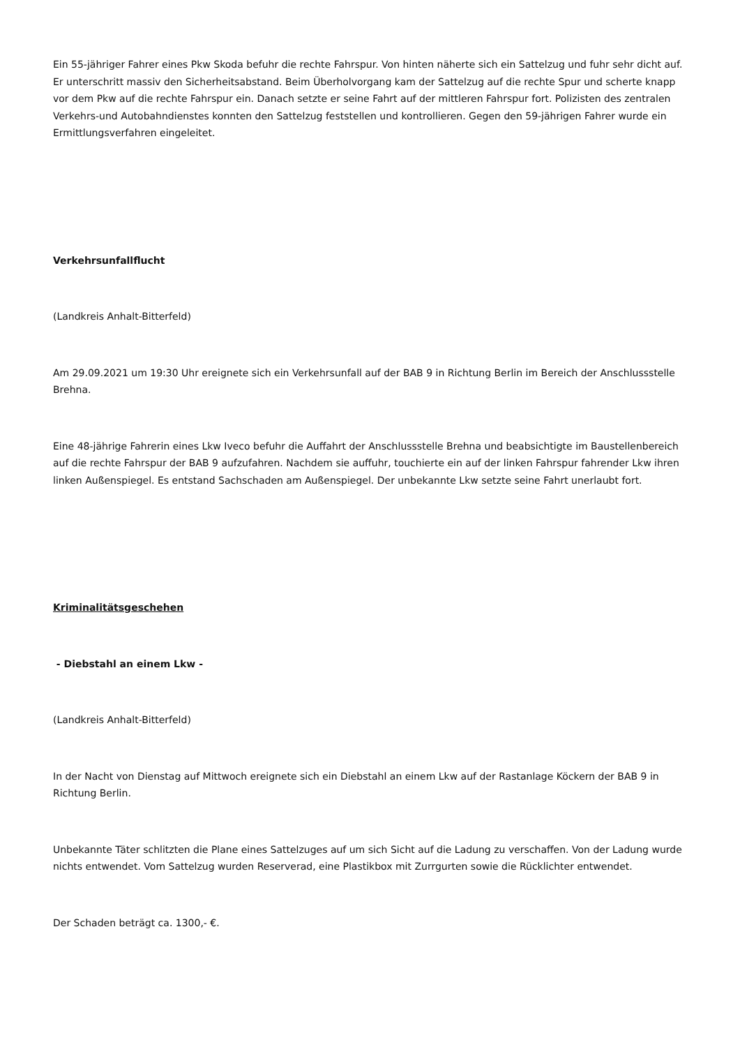Ein 55-jähriger Fahrer eines Pkw Skoda befuhr die rechte Fahrspur. Von hinten näherte sich ein Sattelzug und fuhr sehr dicht auf. Er unterschritt massiv den Sicherheitsabstand. Beim Überholvorgang kam der Sattelzug auf die rechte Spur und scherte knapp vor dem Pkw auf die rechte Fahrspur ein. Danach setzte er seine Fahrt auf der mittleren Fahrspur fort. Polizisten des zentralen Verkehrs-und Autobahndienstes konnten den Sattelzug feststellen und kontrollieren. Gegen den 59-jährigen Fahrer wurde ein Ermittlungsverfahren eingeleitet.
Verkehrsunfallflucht
(Landkreis Anhalt-Bitterfeld)
Am 29.09.2021 um 19:30 Uhr ereignete sich ein Verkehrsunfall auf der BAB 9 in Richtung Berlin im Bereich der Anschlussstelle Brehna.
Eine 48-jährige Fahrerin eines Lkw Iveco befuhr die Auffahrt der Anschlussstelle Brehna und beabsichtigte im Baustellenbereich auf die rechte Fahrspur der BAB 9 aufzufahren. Nachdem sie auffuhr, touchierte ein auf der linken Fahrspur fahrender Lkw ihren linken Außenspiegel. Es entstand Sachschaden am Außenspiegel. Der unbekannte Lkw setzte seine Fahrt unerlaubt fort.
Kriminalitätsgeschehen
- Diebstahl an einem Lkw -
(Landkreis Anhalt-Bitterfeld)
In der Nacht von Dienstag auf Mittwoch ereignete sich ein Diebstahl an einem Lkw auf der Rastanlage Köckern der BAB 9 in Richtung Berlin.
Unbekannte Täter schlitzten die Plane eines Sattelzuges auf um sich Sicht auf die Ladung zu verschaffen. Von der Ladung wurde nichts entwendet. Vom Sattelzug wurden Reserverad, eine Plastikbox mit Zurrgurten sowie die Rücklichter entwendet.
Der Schaden beträgt ca. 1300,- €.